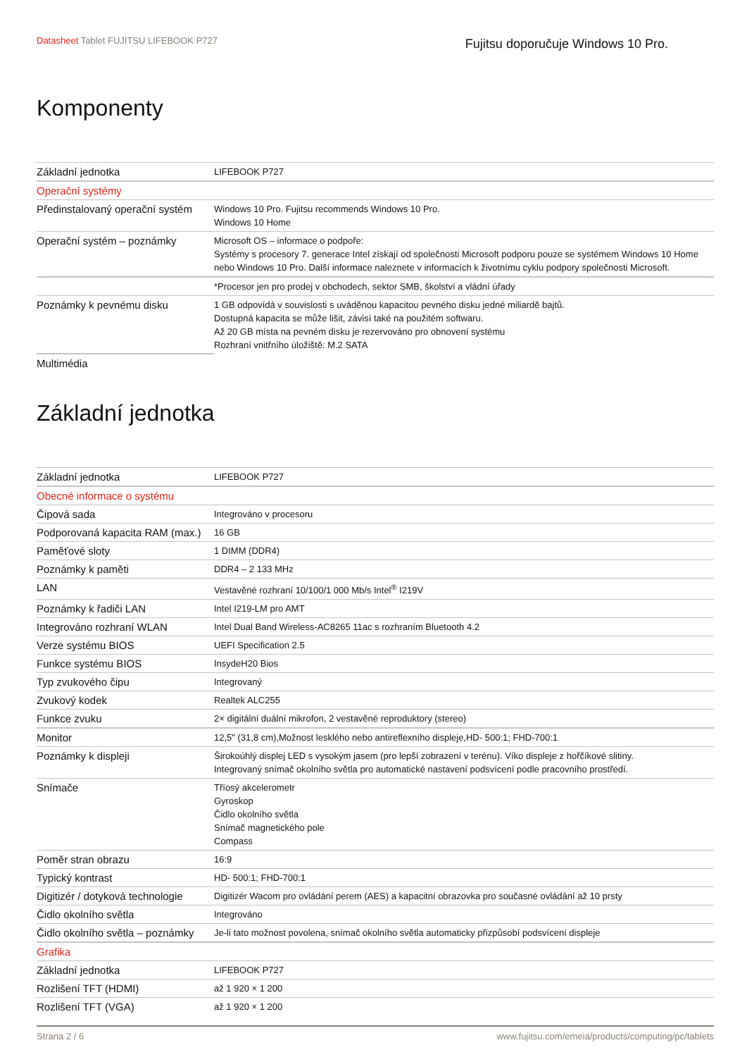Datasheet Tablet FUJITSU LIFEBOOK P727
Fujitsu doporučuje Windows 10 Pro.
Komponenty
| Základní jednotka | LIFEBOOK P727 |
| Operační systémy | |
| Předinstalovaný operační systém | Windows 10 Pro. Fujitsu recommends Windows 10 Pro. Windows 10 Home |
| Operační systém – poznámky | Microsoft OS – informace o podpoře: Systémy s procesory 7. generace Intel získají od společnosti Microsoft podporu pouze se systémem Windows 10 Home nebo Windows 10 Pro. Další informace naleznete v informacích k životnímu cyklu podpory společnosti Microsoft. |
| | *Procesor jen pro prodej v obchodech, sektor SMB, školství a vládní úřady |
| Poznámky k pevnému disku | 1 GB odpovídá v souvislosti s uváděnou kapacitou pevného disku jedné miliardě bajtů. Dostupná kapacita se může lišit, závisí také na použitém softwaru. Až 20 GB místa na pevném disku je rezervováno pro obnovení systému Rozhraní vnitřního úložiště: M.2 SATA |
| Multimédia | |
Základní jednotka
| Základní jednotka | LIFEBOOK P727 |
| Obecné informace o systému | |
| Čipová sada | Integrováno v procesoru |
| Podporovaná kapacita RAM (max.) | 16 GB |
| Paměťové sloty | 1 DIMM (DDR4) |
| Poznámky k paměti | DDR4 – 2 133 MHz |
| LAN | Vestavěné rozhraní 10/100/1 000 Mb/s Intel<sup>®</sup> I219V |
| Poznámky k řadiči LAN | Intel I219-LM pro AMT |
| Integrováno rozhraní WLAN | Intel Dual Band Wireless-AC8265 11ac s rozhraním Bluetooth 4.2 |
| Verze systému BIOS | UEFI Specification 2.5 |
| Funkce systému BIOS | InsydeH20 Bios |
| Typ zvukového čipu | Integrovaný |
| Zvukový kodek | Realtek ALC255 |
| Funkce zvuku | 2× digitální duální mikrofon, 2 vestavěné reproduktory (stereo) |
| Monitor | 12,5" (31,8 cm),Možnost lesklého nebo antireflexního displeje,HD- 500:1; FHD-700:1 |
| Poznámky k displeji | Širokoúhlý displej LED s vysokým jasem (pro lepší zobrazení v terénu). Víko displeje z hořčíkové slitiny. Integrovaný snímač okolního světla pro automatické nastavení podsvícení podle pracovního prostředí. |
| Snímače | Tříosý akcelerometr Gyroskop Čidlo okolního světla Snímač magnetického pole Compass |
| Poměr stran obrazu | 16:9 |
| Typický kontrast | HD- 500:1; FHD-700:1 |
| Digitizér / dotyková technologie | Digitizér Wacom pro ovládání perem (AES) a kapacitní obrazovka pro současné ovládání až 10 prsty |
| Čidlo okolního světla | Integrováno |
| Čidlo okolního světla – poznámky | Je-li tato možnost povolena, snímač okolního světla automaticky přizpůsobí podsvícení displeje |
| Grafika | |
| Základní jednotka | LIFEBOOK P727 |
| Rozlišení TFT (HDMI) | až 1 920 × 1 200 |
| Rozlišení TFT (VGA) | až 1 920 × 1 200 |
Strana 2 / 6 www.fujitsu.com/emeia/products/computing/pc/tablets